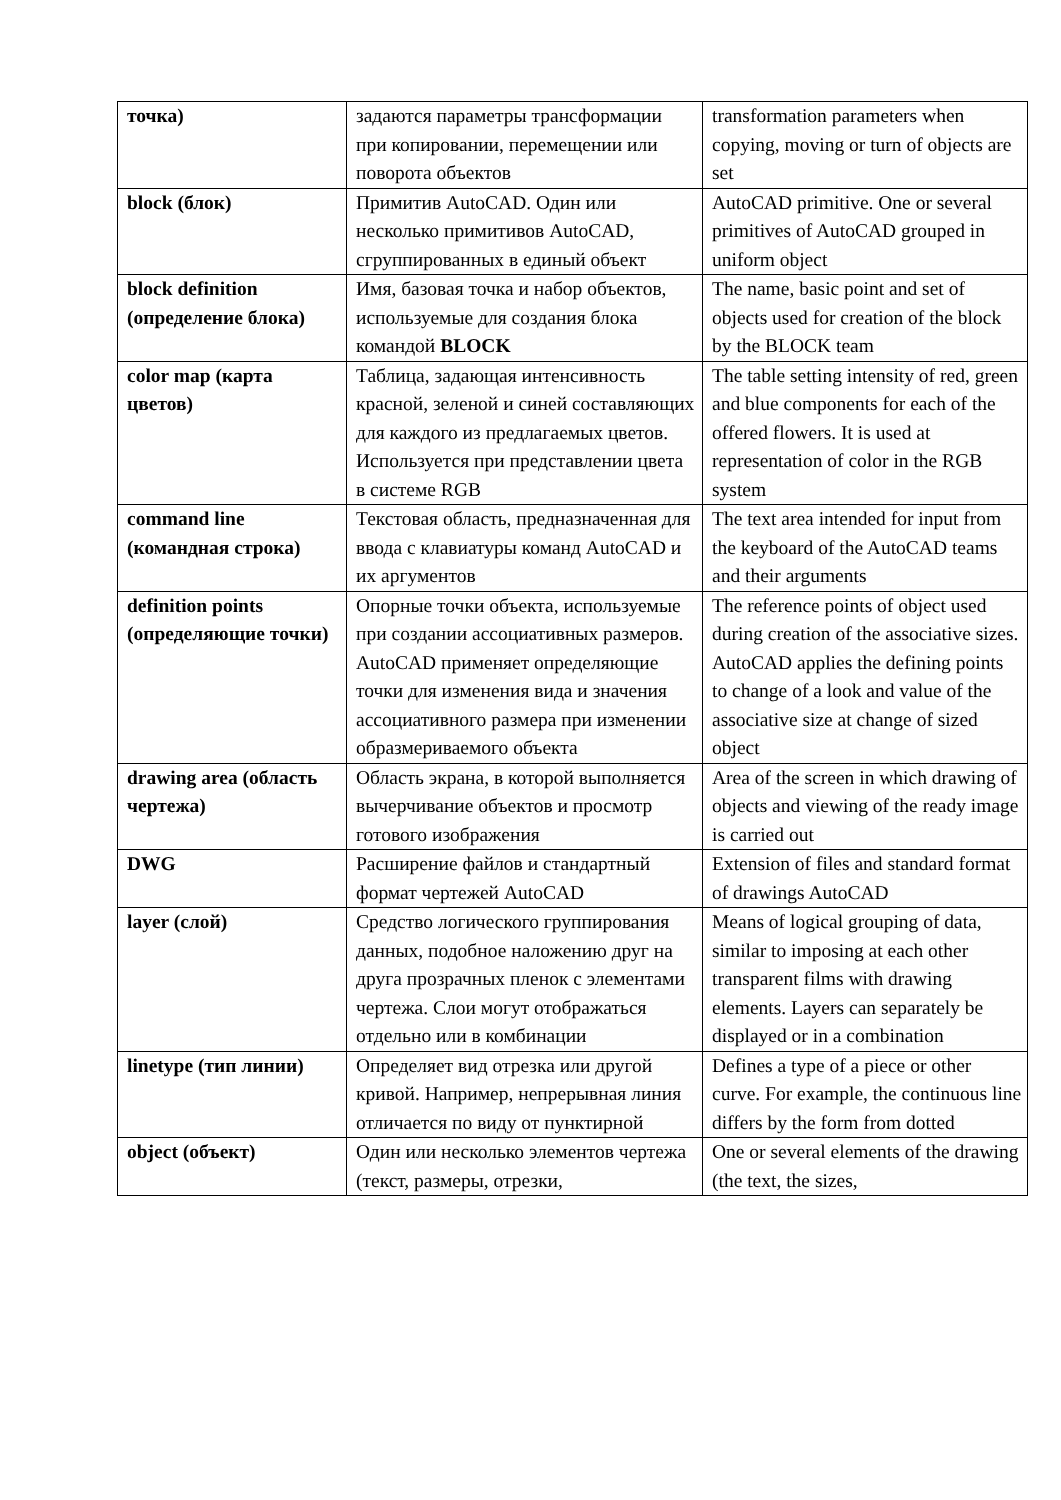| точка) | задаются параметры трансформации при копировании, перемещении или поворота объектов | transformation parameters when copying, moving or turn of objects are set |
| block (блок) | Примитив AutoCAD. Один или несколько примитивов AutoCAD, сгруппированных в единый объект | AutoCAD primitive. One or several primitives of AutoCAD grouped in uniform object |
| block definition (определение блока) | Имя, базовая точка и набор объектов, используемые для создания блока командой BLOCK | The name, basic point and set of objects used for creation of the block by the BLOCK team |
| color map (карта цветов) | Таблица, задающая интенсивность красной, зеленой и синей составляющих для каждого из предлагаемых цветов. Используется при представлении цвета в системе RGB | The table setting intensity of red, green and blue components for each of the offered flowers. It is used at representation of color in the RGB system |
| command line (командная строка) | Текстовая область, предназначенная для ввода с клавиатуры команд AutoCAD и их аргументов | The text area intended for input from the keyboard of the AutoCAD teams and their arguments |
| definition points (определяющие точки) | Опорные точки объекта, используемые при создании ассоциативных размеров. AutoCAD применяет определяющие точки для изменения вида и значения ассоциативного размера при изменении образмериваемого объекта | The reference points of object used during creation of the associative sizes. AutoCAD applies the defining points to change of a look and value of the associative size at change of sized object |
| drawing area (область чертежа) | Область экрана, в которой выполняется вычерчивание объектов и просмотр готового изображения | Area of the screen in which drawing of objects and viewing of the ready image is carried out |
| DWG | Расширение файлов и стандартный формат чертежей AutoCAD | Extension of files and standard format of drawings AutoCAD |
| layer (слой) | Средство логического группирования данных, подобное наложению друг на друга прозрачных пленок с элементами чертежа. Слои могут отображаться отдельно или в комбинации | Means of logical grouping of data, similar to imposing at each other transparent films with drawing elements. Layers can separately be displayed or in a combination |
| linetype (тип линии) | Определяет вид отрезка или другой кривой. Например, непрерывная линия отличается по виду от пунктирной | Defines a type of a piece or other curve. For example, the continuous line differs by the form from dotted |
| object (объект) | Один или несколько элементов чертежа (текст, размеры, отрезки, | One or several elements of the drawing (the text, the sizes, |